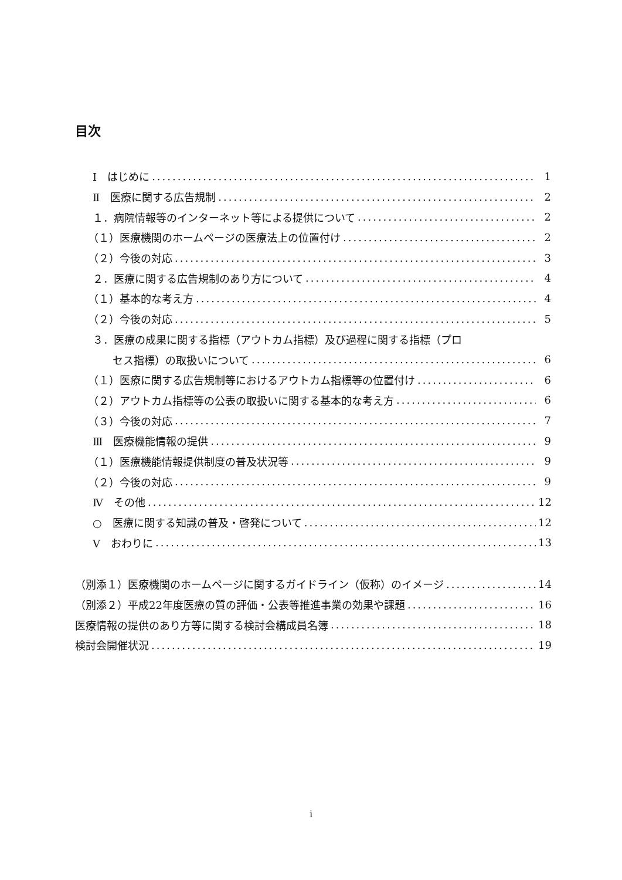目次
Ⅰ　はじめに 1
Ⅱ　医療に関する広告規制 2
１．病院情報等のインターネット等による提供について 2
（１）医療機関のホームページの医療法上の位置付け 2
（２）今後の対応 3
２．医療に関する広告規制のあり方について 4
（１）基本的な考え方 4
（２）今後の対応 5
３．医療の成果に関する指標（アウトカム指標）及び過程に関する指標（プロ
セス指標）の取扱いについて 6
（１）医療に関する広告規制等におけるアウトカム指標等の位置付け 6
（２）アウトカム指標等の公表の取扱いに関する基本的な考え方 6
（３）今後の対応 7
Ⅲ　医療機能情報の提供 9
（１）医療機能情報提供制度の普及状況等 9
（２）今後の対応 9
Ⅳ　その他 12
○　医療に関する知識の普及・啓発について 12
Ⅴ　おわりに 13
（別添１）医療機関のホームページに関するガイドライン（仮称）のイメージ 14
（別添２）平成22年度医療の質の評価・公表等推進事業の効果や課題 16
医療情報の提供のあり方等に関する検討会構成員名簿 18
検討会開催状況 19
i